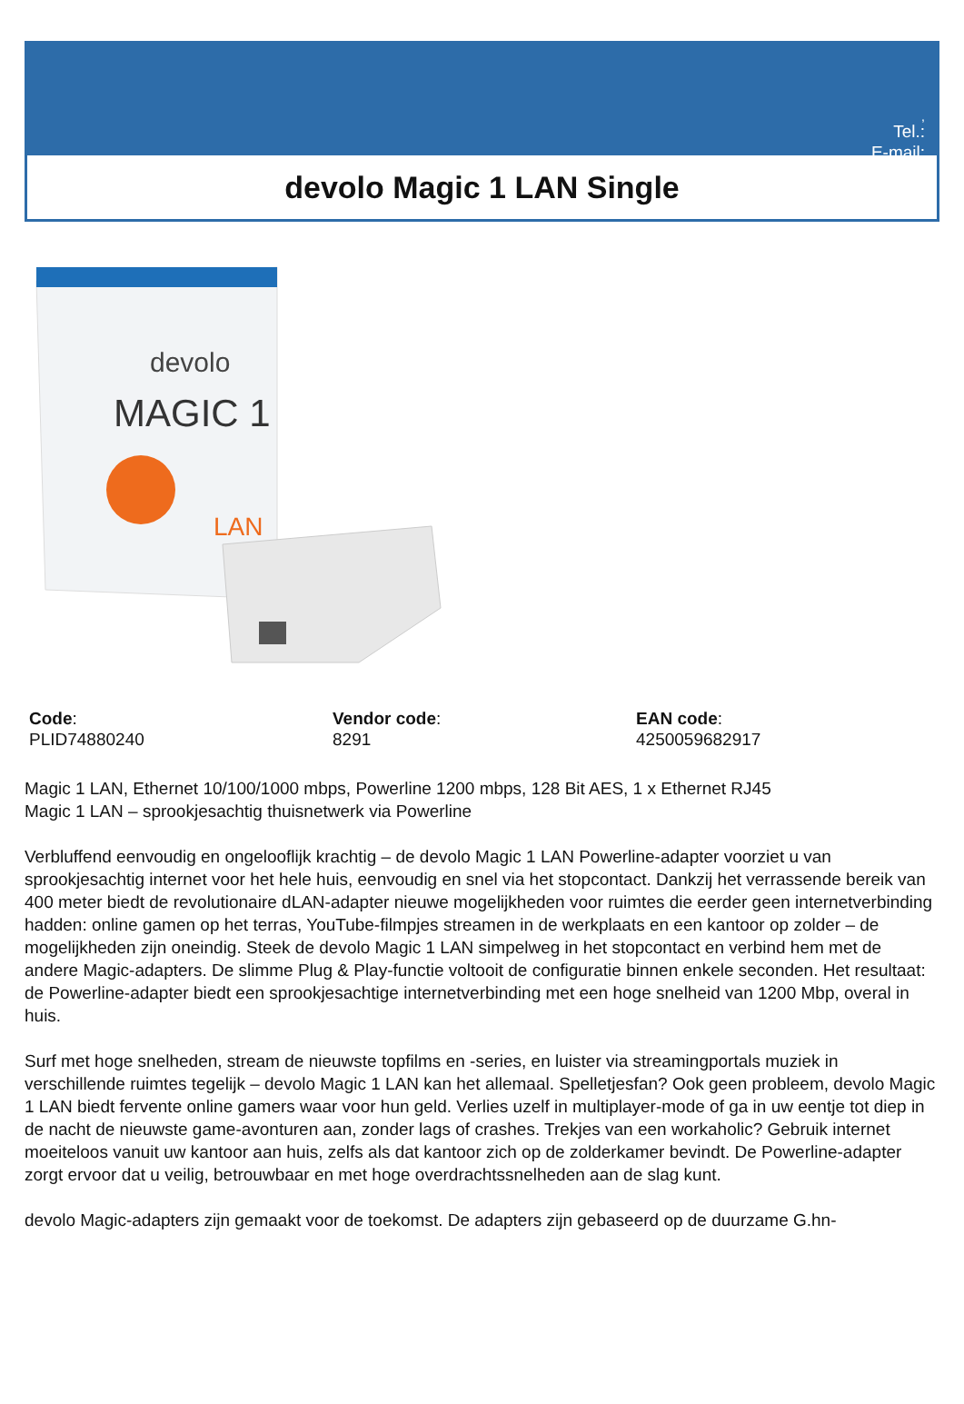,
Tel.:
E-mail:
devolo Magic 1 LAN Single
devolo
MAGIC 1
LAN
Code:
PLID74880240
Vendor code:
8291
EAN code:
4250059682917
Magic 1 LAN, Ethernet 10/100/1000 mbps, Powerline 1200 mbps, 128 Bit AES, 1 x Ethernet RJ45
Magic 1 LAN – sprookjesachtig thuisnetwerk via Powerline
Verbluffend eenvoudig en ongelooflijk krachtig – de devolo Magic 1 LAN Powerline-adapter voorziet u van sprookjesachtig internet voor het hele huis, eenvoudig en snel via het stopcontact. Dankzij het verrassende bereik van 400 meter biedt de revolutionaire dLAN-adapter nieuwe mogelijkheden voor ruimtes die eerder geen internetverbinding hadden: online gamen op het terras, YouTube-filmpjes streamen in de werkplaats en een kantoor op zolder – de mogelijkheden zijn oneindig. Steek de devolo Magic 1 LAN simpelweg in het stopcontact en verbind hem met de andere Magic-adapters. De slimme Plug & Play-functie voltooit de configuratie binnen enkele seconden. Het resultaat: de Powerline-adapter biedt een sprookjesachtige internetverbinding met een hoge snelheid van 1200 Mbp, overal in huis.
Surf met hoge snelheden, stream de nieuwste topfilms en -series, en luister via streamingportals muziek in verschillende ruimtes tegelijk – devolo Magic 1 LAN kan het allemaal. Spelletjesfan? Ook geen probleem, devolo Magic 1 LAN biedt fervente online gamers waar voor hun geld. Verlies uzelf in multiplayer-mode of ga in uw eentje tot diep in de nacht de nieuwste game-avonturen aan, zonder lags of crashes. Trekjes van een workaholic? Gebruik internet moeiteloos vanuit uw kantoor aan huis, zelfs als dat kantoor zich op de zolderkamer bevindt. De Powerline-adapter zorgt ervoor dat u veilig, betrouwbaar en met hoge overdrachtssnelheden aan de slag kunt.
devolo Magic-adapters zijn gemaakt voor de toekomst. De adapters zijn gebaseerd op de duurzame G.hn-